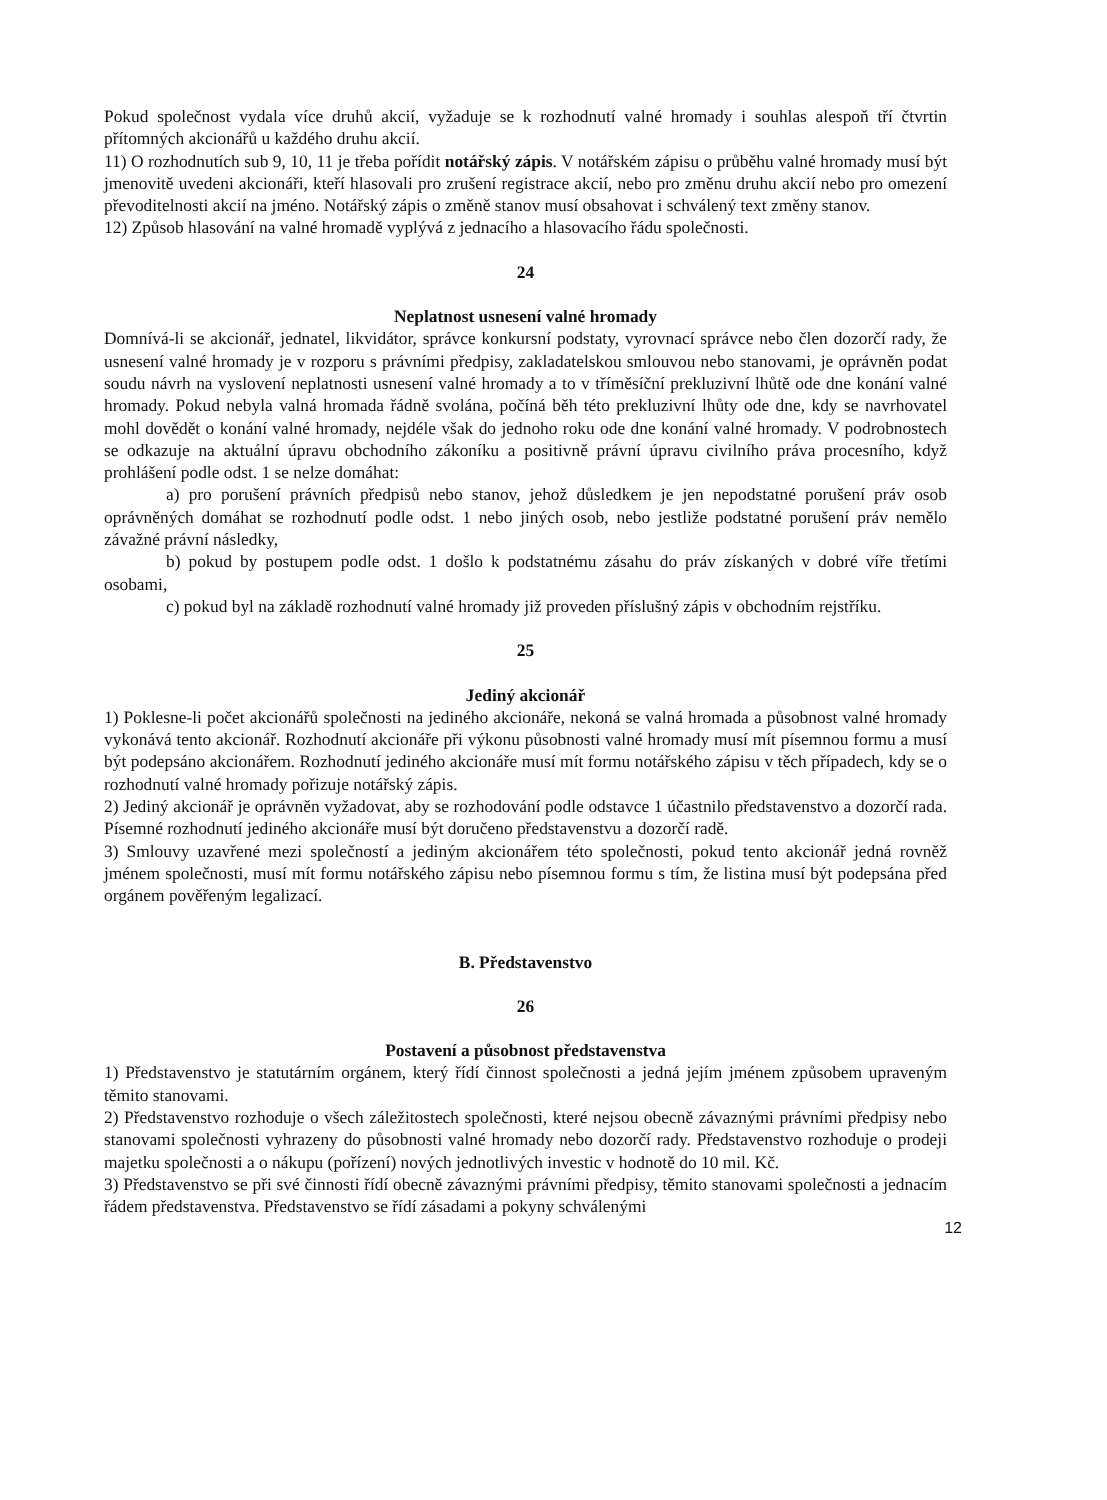Pokud společnost vydala více druhů akcií, vyžaduje se k rozhodnutí valné hromady i souhlas alespoň tří čtvrtin přítomných akcionářů u každého druhu akcií.
11) O rozhodnutích sub 9, 10, 11 je třeba pořídit notářský zápis. V notářském zápisu o průběhu valné hromady musí být jmenovitě uvedeni akcionáři, kteří hlasovali pro zrušení registrace akcií, nebo pro změnu druhu akcií nebo pro omezení převoditelnosti akcií na jméno. Notářský zápis o změně stanov musí obsahovat i schválený text změny stanov.
12) Způsob hlasování na valné hromadě vyplývá z jednacího a hlasovacího řádu společnosti.
24
Neplatnost usnesení valné hromady
Domnívá-li se akcionář, jednatel, likvidátor, správce konkursní podstaty, vyrovnací správce nebo člen dozorčí rady, že usnesení valné hromady je v rozporu s právními předpisy, zakladatelskou smlouvou nebo stanovami, je oprávněn podat soudu návrh na vyslovení neplatnosti usnesení valné hromady a to v tříměsíční prekluzivní lhůtě ode dne konání valné hromady. Pokud nebyla valná hromada řádně svolána, počíná běh této prekluzivní lhůty ode dne, kdy se navrhovatel mohl dovědět o konání valné hromady, nejdéle však do jednoho roku ode dne konání valné hromady. V podrobnostech se odkazuje na aktuální úpravu obchodního zákoníku a positivně právní úpravu civilního práva procesního, když prohlášení podle odst. 1 se nelze domáhat:
a) pro porušení právních předpisů nebo stanov, jehož důsledkem je jen nepodstatné porušení práv osob oprávněných domáhat se rozhodnutí podle odst. 1 nebo jiných osob, nebo jestliže podstatné porušení práv nemělo závažné právní následky,
b) pokud by postupem podle odst. 1 došlo k podstatnému zásahu do práv získaných v dobré víře třetími osobami,
c) pokud byl na základě rozhodnutí valné hromady již proveden příslušný zápis v obchodním rejstříku.
25
Jediný akcionář
1) Poklesne-li počet akcionářů společnosti na jediného akcionáře, nekoná se valná hromada a působnost valné hromady vykonává tento akcionář. Rozhodnutí akcionáře při výkonu působnosti valné hromady musí mít písemnou formu a musí být podepsáno akcionářem. Rozhodnutí jediného akcionáře musí mít formu notářského zápisu v těch případech, kdy se o rozhodnutí valné hromady pořizuje notářský zápis.
2) Jediný akcionář je oprávněn vyžadovat, aby se rozhodování podle odstavce 1 účastnilo představenstvo a dozorčí rada. Písemné rozhodnutí jediného akcionáře musí být doručeno představenstvu a dozorčí radě.
3) Smlouvy uzavřené mezi společností a jediným akcionářem této společnosti, pokud tento akcionář jedná rovněž jménem společnosti, musí mít formu notářského zápisu nebo písemnou formu s tím, že listina musí být podepsána před orgánem pověřeným legalizací.
B. Představenstvo
26
Postavení a působnost představenstva
1) Představenstvo je statutárním orgánem, který řídí činnost společnosti a jedná jejím jménem způsobem upraveným těmito stanovami.
2) Představenstvo rozhoduje o všech záležitostech společnosti, které nejsou obecně závaznými právními předpisy nebo stanovami společnosti vyhrazeny do působnosti valné hromady nebo dozorčí rady. Představenstvo rozhoduje o prodeji majetku společnosti a o nákupu (pořízení) nových jednotlivých investic v hodnotě do 10 mil. Kč.
3) Představenstvo se při své činnosti řídí obecně závaznými právními předpisy, těmito stanovami společnosti a jednacím řádem představenstva. Představenstvo se řídí zásadami a pokyny schválenými
12